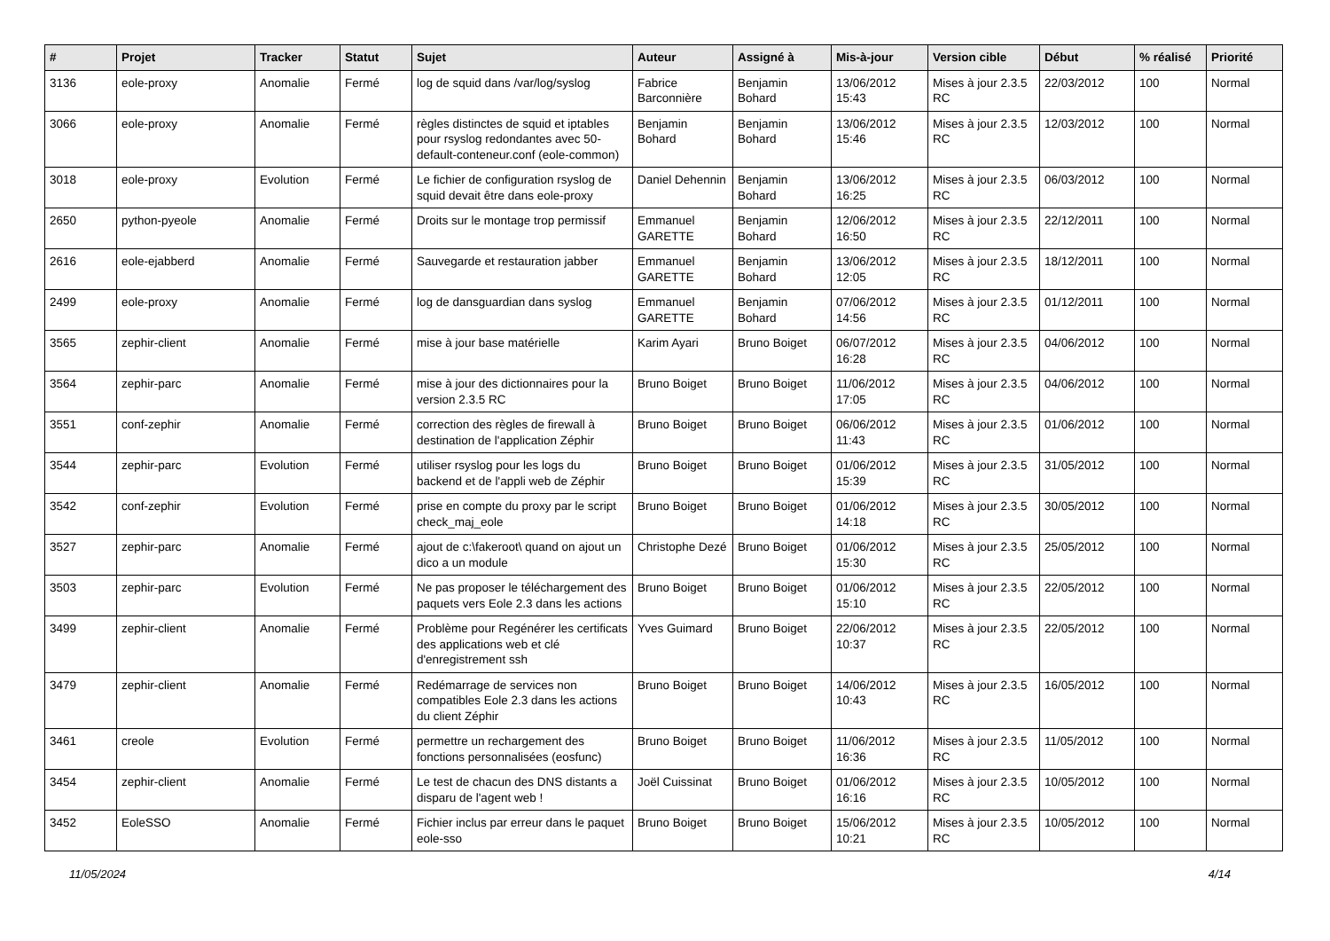| # | Projet | Tracker | Statut | Sujet | Auteur | Assigné à | Mis-à-jour | Version cible | Début | % réalisé | Priorité |
| --- | --- | --- | --- | --- | --- | --- | --- | --- | --- | --- | --- |
| 3136 | eole-proxy | Anomalie | Fermé | log de squid dans /var/log/syslog | Fabrice Barconnière | Benjamin Bohard | 13/06/2012 15:43 | Mises à jour 2.3.5 RC | 22/03/2012 | 100 | Normal |
| 3066 | eole-proxy | Anomalie | Fermé | règles distinctes de squid et iptables pour rsyslog redondantes avec 50-default-conteneur.conf (eole-common) | Benjamin Bohard | Benjamin Bohard | 13/06/2012 15:46 | Mises à jour 2.3.5 RC | 12/03/2012 | 100 | Normal |
| 3018 | eole-proxy | Evolution | Fermé | Le fichier de configuration rsyslog de squid devait être dans eole-proxy | Daniel Dehennin | Benjamin Bohard | 13/06/2012 16:25 | Mises à jour 2.3.5 RC | 06/03/2012 | 100 | Normal |
| 2650 | python-pyeole | Anomalie | Fermé | Droits sur le montage trop permissif | Emmanuel GARETTE | Benjamin Bohard | 12/06/2012 16:50 | Mises à jour 2.3.5 RC | 22/12/2011 | 100 | Normal |
| 2616 | eole-ejabberd | Anomalie | Fermé | Sauvegarde et restauration jabber | Emmanuel GARETTE | Benjamin Bohard | 13/06/2012 12:05 | Mises à jour 2.3.5 RC | 18/12/2011 | 100 | Normal |
| 2499 | eole-proxy | Anomalie | Fermé | log de dansguardian dans syslog | Emmanuel GARETTE | Benjamin Bohard | 07/06/2012 14:56 | Mises à jour 2.3.5 RC | 01/12/2011 | 100 | Normal |
| 3565 | zephir-client | Anomalie | Fermé | mise à jour base matérielle | Karim Ayari | Bruno Boiget | 06/07/2012 16:28 | Mises à jour 2.3.5 RC | 04/06/2012 | 100 | Normal |
| 3564 | zephir-parc | Anomalie | Fermé | mise à jour des dictionnaires pour la version 2.3.5 RC | Bruno Boiget | Bruno Boiget | 11/06/2012 17:05 | Mises à jour 2.3.5 RC | 04/06/2012 | 100 | Normal |
| 3551 | conf-zephir | Anomalie | Fermé | correction des règles de firewall à destination de l'application Zéphir | Bruno Boiget | Bruno Boiget | 06/06/2012 11:43 | Mises à jour 2.3.5 RC | 01/06/2012 | 100 | Normal |
| 3544 | zephir-parc | Evolution | Fermé | utiliser rsyslog pour les logs du backend et de l'appli web de Zéphir | Bruno Boiget | Bruno Boiget | 01/06/2012 15:39 | Mises à jour 2.3.5 RC | 31/05/2012 | 100 | Normal |
| 3542 | conf-zephir | Evolution | Fermé | prise en compte du proxy par le script check_maj_eole | Bruno Boiget | Bruno Boiget | 01/06/2012 14:18 | Mises à jour 2.3.5 RC | 30/05/2012 | 100 | Normal |
| 3527 | zephir-parc | Anomalie | Fermé | ajout de c:\fakeroot\ quand on ajout un dico a un module | Christophe Dezé | Bruno Boiget | 01/06/2012 15:30 | Mises à jour 2.3.5 RC | 25/05/2012 | 100 | Normal |
| 3503 | zephir-parc | Evolution | Fermé | Ne pas proposer le téléchargement des paquets vers Eole 2.3 dans les actions | Bruno Boiget | Bruno Boiget | 01/06/2012 15:10 | Mises à jour 2.3.5 RC | 22/05/2012 | 100 | Normal |
| 3499 | zephir-client | Anomalie | Fermé | Problème pour Regénérer les certificats des applications web et clé d'enregistrement ssh | Yves Guimard | Bruno Boiget | 22/06/2012 10:37 | Mises à jour 2.3.5 RC | 22/05/2012 | 100 | Normal |
| 3479 | zephir-client | Anomalie | Fermé | Redémarrage de services non compatibles Eole 2.3 dans les actions du client Zéphir | Bruno Boiget | Bruno Boiget | 14/06/2012 10:43 | Mises à jour 2.3.5 RC | 16/05/2012 | 100 | Normal |
| 3461 | creole | Evolution | Fermé | permettre un rechargement des fonctions personnalisées (eosfunc) | Bruno Boiget | Bruno Boiget | 11/06/2012 16:36 | Mises à jour 2.3.5 RC | 11/05/2012 | 100 | Normal |
| 3454 | zephir-client | Anomalie | Fermé | Le test de chacun des DNS distants a disparu de l'agent web ! | Joël Cuissinat | Bruno Boiget | 01/06/2012 16:16 | Mises à jour 2.3.5 RC | 10/05/2012 | 100 | Normal |
| 3452 | EoleSSO | Anomalie | Fermé | Fichier inclus par erreur dans le paquet eole-sso | Bruno Boiget | Bruno Boiget | 15/06/2012 10:21 | Mises à jour 2.3.5 RC | 10/05/2012 | 100 | Normal |
11/05/2024 4/14